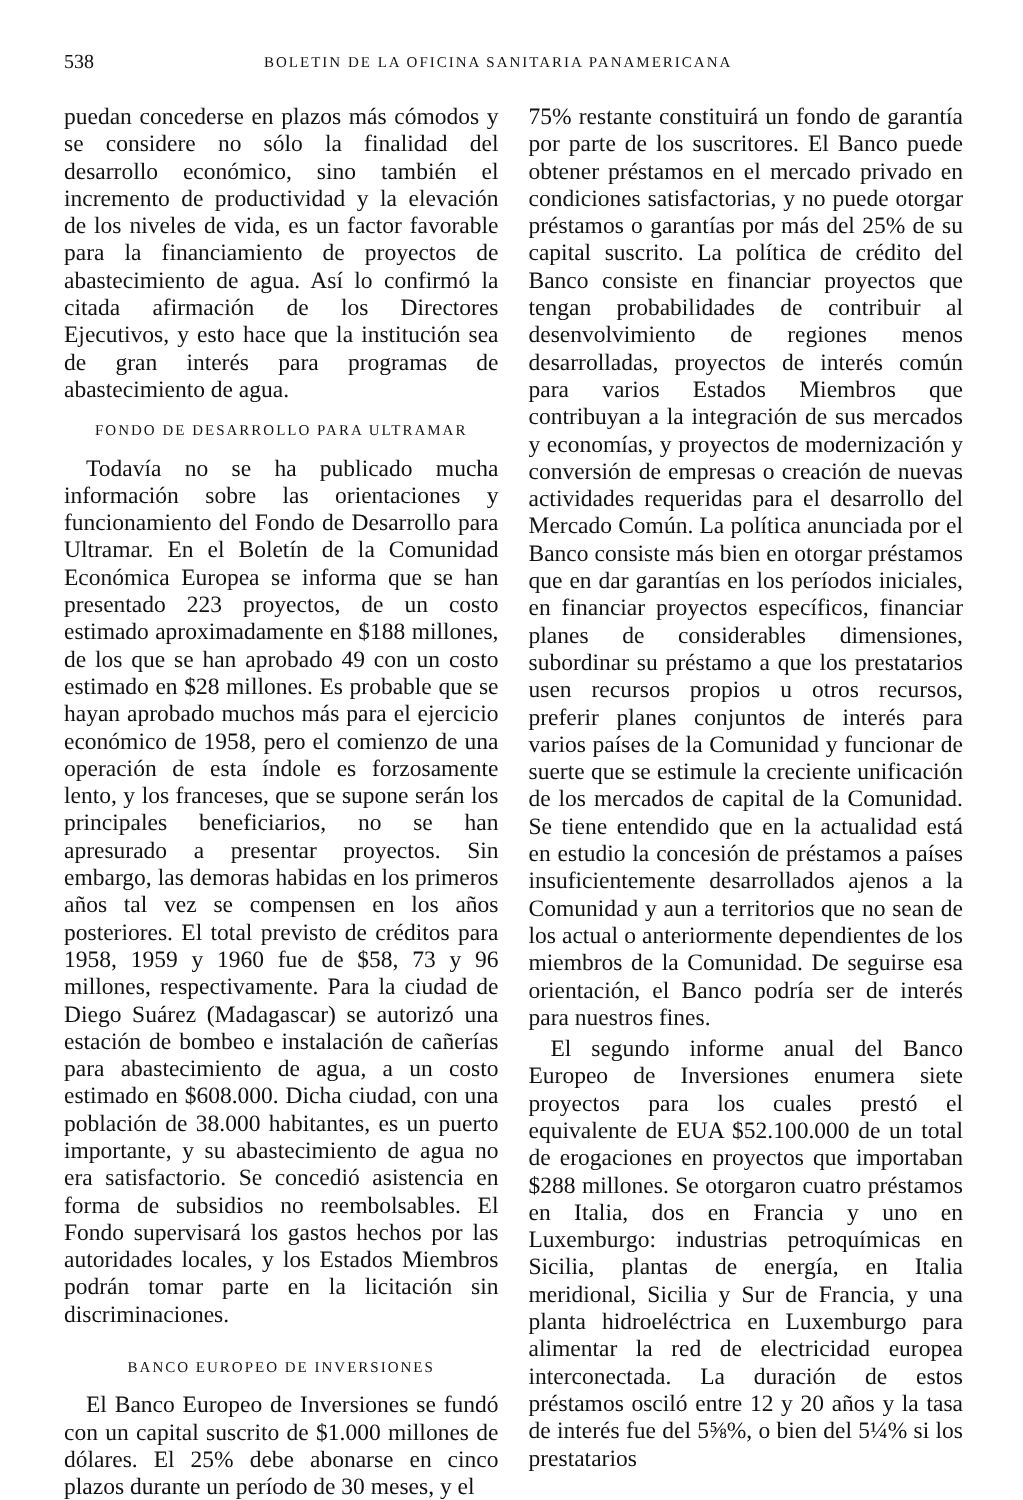538 BOLETIN DE LA OFICINA SANITARIA PANAMERICANA
puedan concederse en plazos más cómodos y se considere no sólo la finalidad del desarrollo económico, sino también el incremento de productividad y la elevación de los niveles de vida, es un factor favorable para la financiamiento de proyectos de abastecimiento de agua. Así lo confirmó la citada afirmación de los Directores Ejecutivos, y esto hace que la institución sea de gran interés para programas de abastecimiento de agua.
FONDO DE DESARROLLO PARA ULTRAMAR
Todavía no se ha publicado mucha información sobre las orientaciones y funcionamiento del Fondo de Desarrollo para Ultramar. En el Boletín de la Comunidad Económica Europea se informa que se han presentado 223 proyectos, de un costo estimado aproximadamente en $188 millones, de los que se han aprobado 49 con un costo estimado en $28 millones. Es probable que se hayan aprobado muchos más para el ejercicio económico de 1958, pero el comienzo de una operación de esta índole es forzosamente lento, y los franceses, que se supone serán los principales beneficiarios, no se han apresurado a presentar proyectos. Sin embargo, las demoras habidas en los primeros años tal vez se compensen en los años posteriores. El total previsto de créditos para 1958, 1959 y 1960 fue de $58, 73 y 96 millones, respectivamente. Para la ciudad de Diego Suárez (Madagascar) se autorizó una estación de bombeo e instalación de cañerías para abastecimiento de agua, a un costo estimado en $608.000. Dicha ciudad, con una población de 38.000 habitantes, es un puerto importante, y su abastecimiento de agua no era satisfactorio. Se concedió asistencia en forma de subsidios no reembolsables. El Fondo supervisará los gastos hechos por las autoridades locales, y los Estados Miembros podrán tomar parte en la licitación sin discriminaciones.
BANCO EUROPEO DE INVERSIONES
El Banco Europeo de Inversiones se fundó con un capital suscrito de $1.000 millones de dólares. El 25% debe abonarse en cinco plazos durante un período de 30 meses, y el
75% restante constituirá un fondo de garantía por parte de los suscritores. El Banco puede obtener préstamos en el mercado privado en condiciones satisfactorias, y no puede otorgar préstamos o garantías por más del 25% de su capital suscrito. La política de crédito del Banco consiste en financiar proyectos que tengan probabilidades de contribuir al desenvolvimiento de regiones menos desarrolladas, proyectos de interés común para varios Estados Miembros que contribuyan a la integración de sus mercados y economías, y proyectos de modernización y conversión de empresas o creación de nuevas actividades requeridas para el desarrollo del Mercado Común. La política anunciada por el Banco consiste más bien en otorgar préstamos que en dar garantías en los períodos iniciales, en financiar proyectos específicos, financiar planes de considerables dimensiones, subordinar su préstamo a que los prestatarios usen recursos propios u otros recursos, preferir planes conjuntos de interés para varios países de la Comunidad y funcionar de suerte que se estimule la creciente unificación de los mercados de capital de la Comunidad. Se tiene entendido que en la actualidad está en estudio la concesión de préstamos a países insuficientemente desarrollados ajenos a la Comunidad y aun a territorios que no sean de los actual o anteriormente dependientes de los miembros de la Comunidad. De seguirse esa orientación, el Banco podría ser de interés para nuestros fines.
El segundo informe anual del Banco Europeo de Inversiones enumera siete proyectos para los cuales prestó el equivalente de EUA $52.100.000 de un total de erogaciones en proyectos que importaban $288 millones. Se otorgaron cuatro préstamos en Italia, dos en Francia y uno en Luxemburgo: industrias petroquímicas en Sicilia, plantas de energía, en Italia meridional, Sicilia y Sur de Francia, y una planta hidroeléctrica en Luxemburgo para alimentar la red de electricidad europea interconectada. La duración de estos préstamos osciló entre 12 y 20 años y la tasa de interés fue del 5⅝%, o bien del 5¼% si los prestatarios